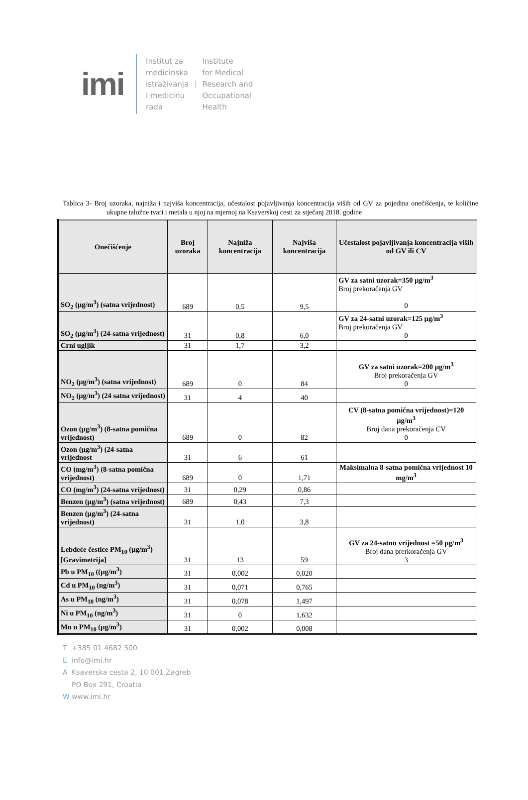imi
Institut za
medicinska
istraživanja
i medicinu
rada
|
Institute
for Medical
Research and
Occupational
Health
Tablica 3- Broj uzoraka, najniža i najviša koncentracija, učestalost pojavljivanja koncentracija viših od GV za pojedina onečišćenja, te količine ukupne taložne tvari i metala u njoj na mjernoj na Ksaverskoj cesti za siječanj 2018. godine
| Onečišćenje | Broj uzoraka | Najniža koncentracija | Najviša koncentracija | Učestalost pojavljivanja koncentracija viših od GV ili CV |
| --- | --- | --- | --- | --- |
| SO<sub>2</sub> (µg/m<sup>3</sup>) (satna vrijednost) | 689 | 0,5 | 9,5 | GV za satni uzorak=350 µg/m<sup>3</sup> Broj prekoračenja GV 0 |
| SO<sub>2</sub> (µg/m<sup>3</sup>) (24-satna vrijednost) | 31 | 0,8 | 6,0 | GV za 24-satni uzorak=125 µg/m<sup>3</sup> Broj prekoračenja GV 0 |
| Crni ugljik | 31 | 1,7 | 3,2 | |
| NO<sub>2</sub> (µg/m<sup>3</sup>) (satna vrijednost) | 689 | 0 | 84 | GV za satni uzorak=200 µg/m<sup>3</sup> Broj prekoračenja GV 0 |
| NO<sub>2</sub> (µg/m<sup>3</sup>) (24 satna vrijednost) | 31 | 4 | 40 | |
| Ozon (µg/m<sup>3</sup>) (8-satna pomična vrijednost) | 689 | 0 | 82 | CV (8-satna pomična vrijednost)=120 µg/m<sup>3</sup> Broj dana prekoračenja CV 0 |
| Ozon (µg/m<sup>3</sup>) (24-satna vrijednost | 31 | 6 | 61 | |
| CO (mg/m<sup>3</sup>) (8-satna pomična vrijednost) | 689 | 0 | 1,71 | Maksimalna 8-satna pomična vrijednost 10 mg/m<sup>3</sup> |
| CO (mg/m<sup>3</sup>) (24-satna vrijednost) | 31 | 0,29 | 0,86 | |
| Benzen (µg/m<sup>3</sup>) (satna vrijednost) | 689 | 0,43 | 7,3 | |
| Benzen (µg/m<sup>3</sup>) (24-satna vrijednost) | 31 | 1,0 | 3,8 | |
| Lebdeće čestice PM<sub>10</sub> (µg/m<sup>3</sup>) [Gravimetrija] | 31 | 13 | 59 | GV za 24-satnu vrijednost =50 µg/m<sup>3</sup> Broj dana prerkoračenja GV 3 |
| Pb u PM<sub>10</sub> ((µg/m<sup>3</sup>) | 31 | 0,002 | 0,020 | |
| Cd u PM<sub>10</sub> (ng/m<sup>3</sup>) | 31 | 0,071 | 0,765 | |
| As u PM<sub>10</sub> (ng/m<sup>3</sup>) | 31 | 0,078 | 1,497 | |
| Ni u PM<sub>10</sub> (ng/m<sup>3</sup>) | 31 | 0 | 1,632 | |
| Mn u PM<sub>10</sub> (µg/m<sup>3</sup>) | 31 | 0,002 | 0,008 | |
T +385 01 4682 500
Einfo@imi.hr
A Ksaverska cesta 2, 10 001 Zagreb
PO Box 291, Croatia
Wwww.imi.hr